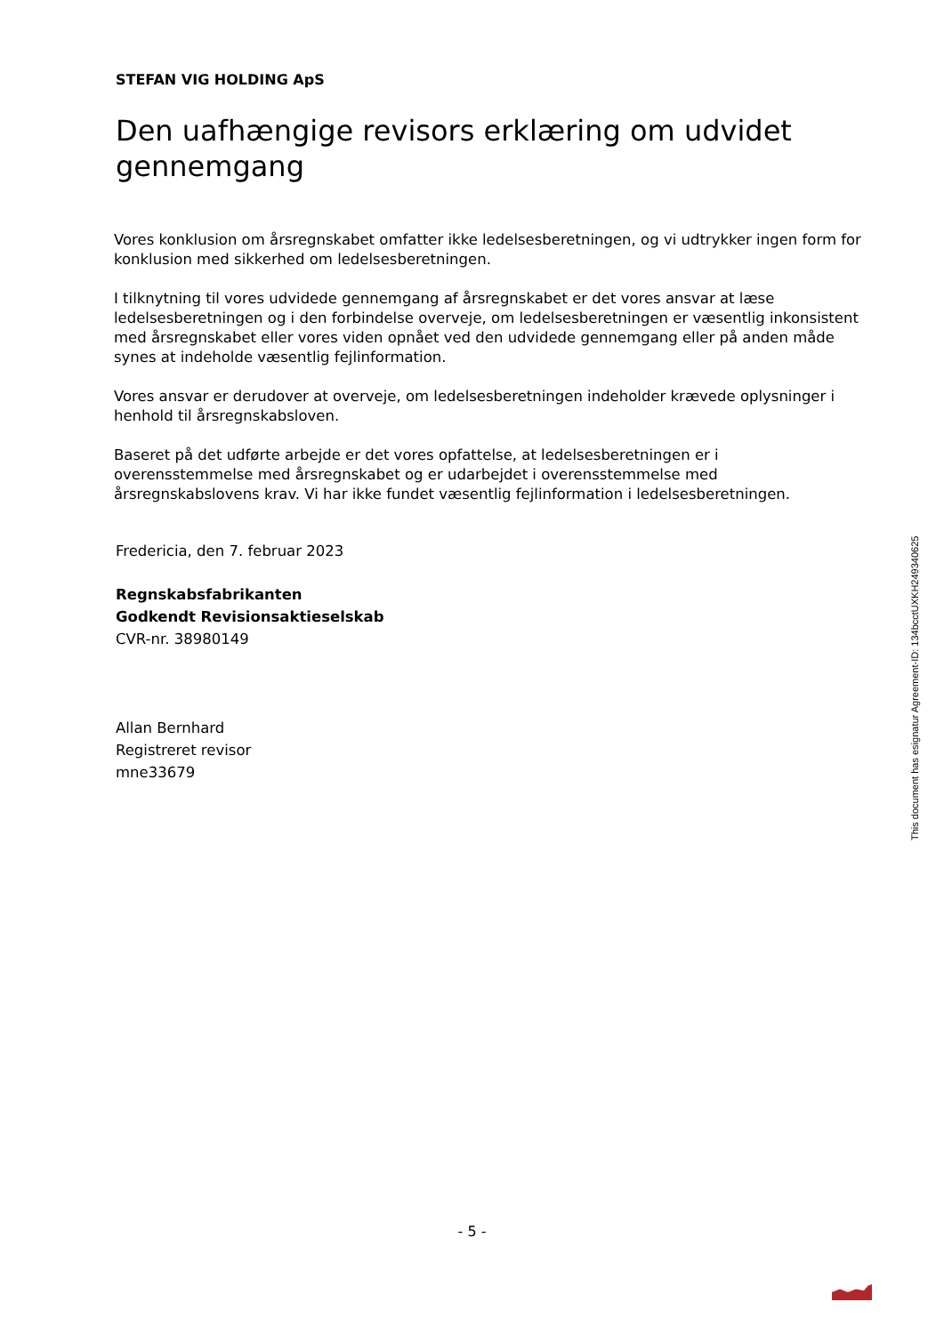STEFAN VIG HOLDING ApS
Den uafhængige revisors erklæring om udvidet gennemgang
Vores konklusion om årsregnskabet omfatter ikke ledelsesberetningen, og vi udtrykker ingen form for konklusion med sikkerhed om ledelsesberetningen.
I tilknytning til vores udvidede gennemgang af årsregnskabet er det vores ansvar at læse ledelsesberetningen og i den forbindelse overveje, om ledelsesberetningen er væsentlig inkonsistent med årsregnskabet eller vores viden opnået ved den udvidede gennemgang eller på anden måde synes at indeholde væsentlig fejlinformation.
Vores ansvar er derudover at overveje, om ledelsesberetningen indeholder krævede oplysninger i henhold til årsregnskabsloven.
Baseret på det udførte arbejde er det vores opfattelse, at ledelsesberetningen er i overensstemmelse med årsregnskabet og er udarbejdet i overensstemmelse med årsregnskabslovens krav. Vi har ikke fundet væsentlig fejlinformation i ledelsesberetningen.
Fredericia, den 7. februar 2023
Regnskabsfabrikanten
Godkendt Revisionsaktieselskab
CVR-nr. 38980149
Allan Bernhard
Registreret revisor
mne33679
This document has esignatur Agreement-ID: 134bcctUXKH249340625
- 5 -